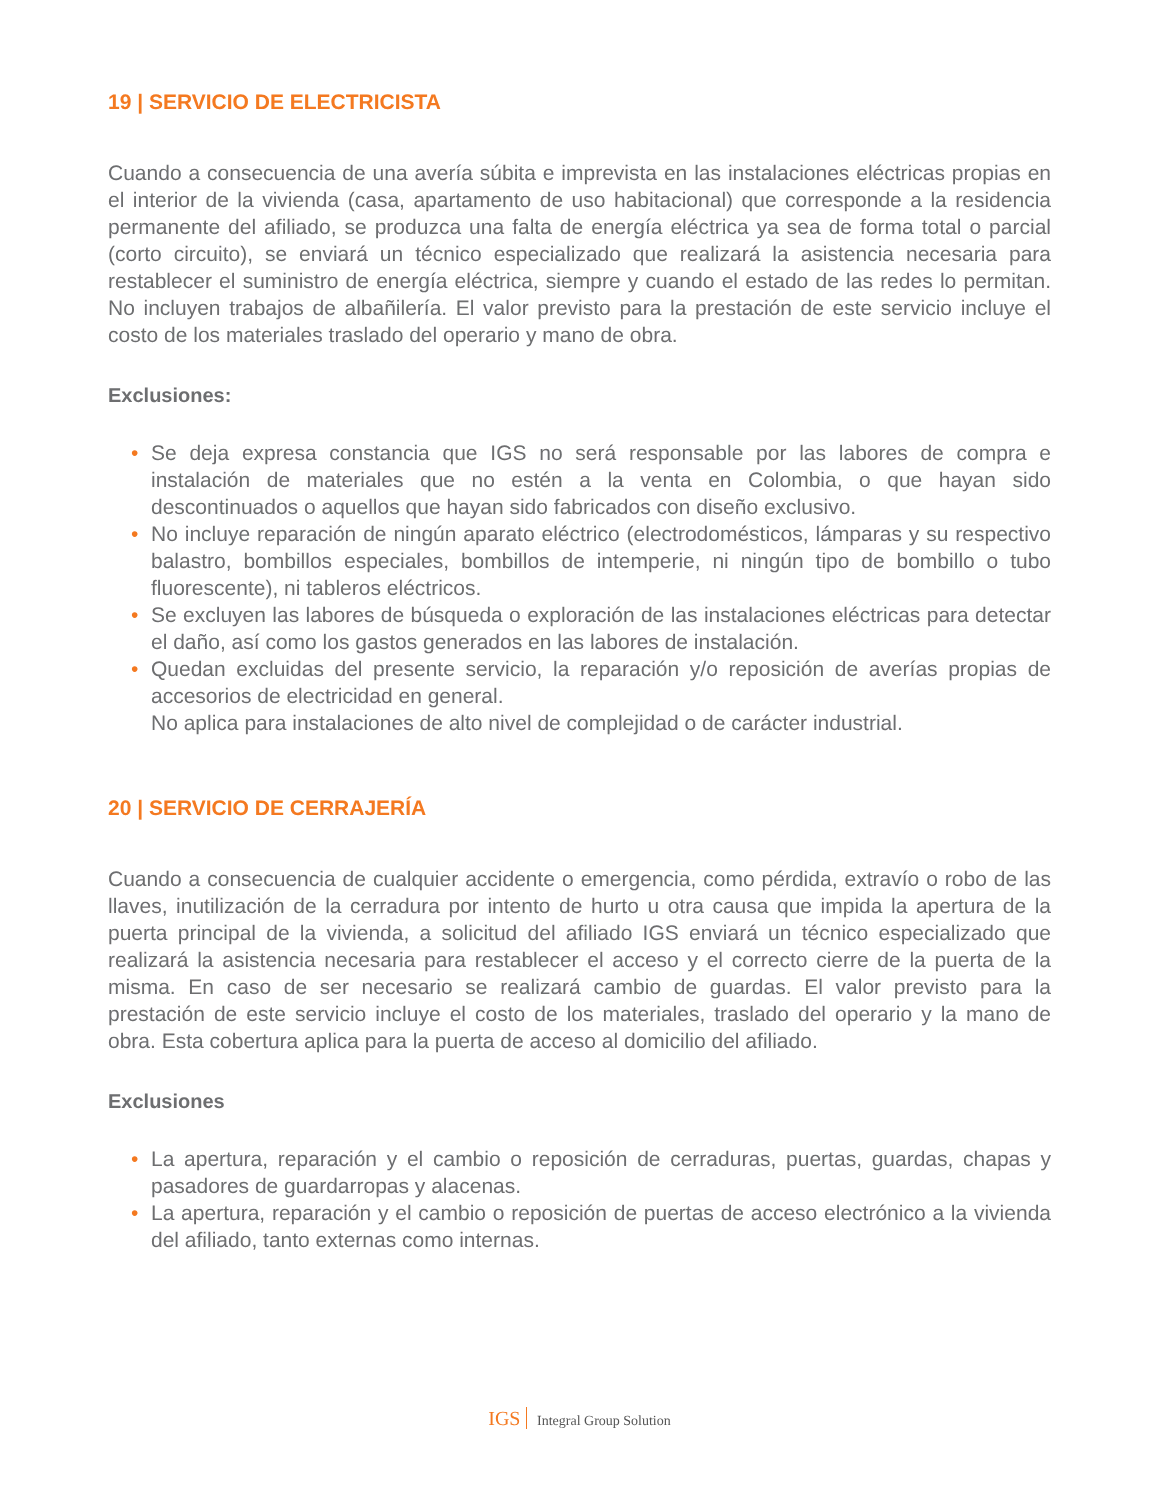19 | SERVICIO DE ELECTRICISTA
Cuando a consecuencia de una avería súbita e imprevista en las instalaciones eléctricas propias en el interior de la vivienda (casa, apartamento de uso habitacional) que corresponde a la residencia permanente del afiliado, se produzca una falta de energía eléctrica ya sea de forma total o parcial (corto circuito), se enviará un técnico especializado que realizará la asistencia necesaria para restablecer el suministro de energía eléctrica, siempre y cuando el estado de las redes lo permitan. No incluyen trabajos de albañilería. El valor previsto para la prestación de este servicio incluye el costo de los materiales traslado del operario y mano de obra.
Exclusiones:
• Se deja expresa constancia que IGS no será responsable por las labores de compra e instalación de materiales que no estén a la venta en Colombia, o que hayan sido descontinuados o aquellos que hayan sido fabricados con diseño exclusivo.
• No incluye reparación de ningún aparato eléctrico (electrodomésticos, lámparas y su respectivo balastro, bombillos especiales, bombillos de intemperie, ni ningún tipo de bombillo o tubo fluorescente), ni tableros eléctricos.
• Se excluyen las labores de búsqueda o exploración de las instalaciones eléctricas para detectar el daño, así como los gastos generados en las labores de instalación.
• Quedan excluidas del presente servicio, la reparación y/o reposición de averías propias de accesorios de electricidad en general.
No aplica para instalaciones de alto nivel de complejidad o de carácter industrial.
20 | SERVICIO DE CERRAJERÍA
Cuando a consecuencia de cualquier accidente o emergencia, como pérdida, extravío o robo de las llaves, inutilización de la cerradura por intento de hurto u otra causa que impida la apertura de la puerta principal de la vivienda, a solicitud del afiliado IGS enviará un técnico especializado que realizará la asistencia necesaria para restablecer el acceso y el correcto cierre de la puerta de la misma. En caso de ser necesario se realizará cambio de guardas. El valor previsto para la prestación de este servicio incluye el costo de los materiales, traslado del operario y la mano de obra. Esta cobertura aplica para la puerta de acceso al domicilio del afiliado.
Exclusiones
• La apertura, reparación y el cambio o reposición de cerraduras, puertas, guardas, chapas y pasadores de guardarropas y alacenas.
• La apertura, reparación y el cambio o reposición de puertas de acceso electrónico a la vivienda del afiliado, tanto externas como internas.
IGS Integral Group Solution